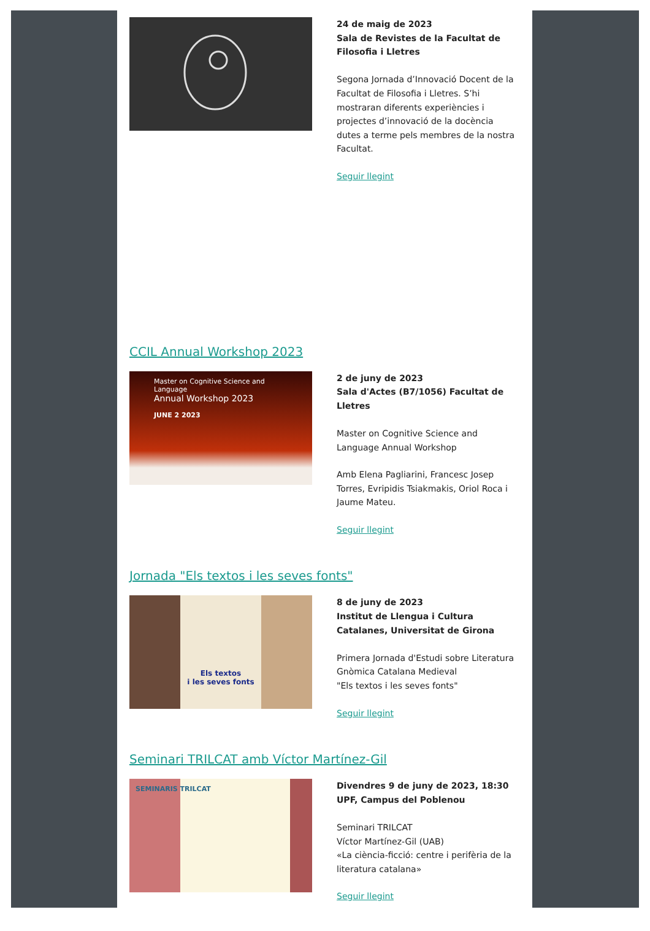24 de maig de 2023
Sala de Revistes de la Facultat de Filosofia i Lletres
Segona Jornada d’Innovació Docent de la Facultat de Filosofia i Lletres. S’hi mostraran diferents experiències i projectes d’innovació de la docència dutes a terme pels membres de la nostra Facultat.
Seguir llegint
CCIL Annual Workshop 2023
Master on Cognitive Science and Language
Annual Workshop 2023
JUNE 2 2023
2 de juny de 2023
Sala d'Actes (B7/1056) Facultat de Lletres
Master on Cognitive Science and Language Annual Workshop
Amb Elena Pagliarini, Francesc Josep Torres, Evripidis Tsiakmakis, Oriol Roca i Jaume Mateu.
Seguir llegint
Jornada "Els textos i les seves fonts"
Els textos
i les seves fonts
8 de juny de 2023
Institut de Llengua i Cultura Catalanes, Universitat de Girona
Primera Jornada d'Estudi sobre Literatura Gnòmica Catalana Medieval
"Els textos i les seves fonts"
Seguir llegint
Seminari TRILCAT amb Víctor Martínez-Gil
SEMINARIS TRILCAT
Divendres 9 de juny de 2023, 18:30
UPF, Campus del Poblenou
Seminari TRILCAT
Víctor Martínez-Gil (UAB)
«La ciència-ficció: centre i perifèria de la literatura catalana»
Seguir llegint